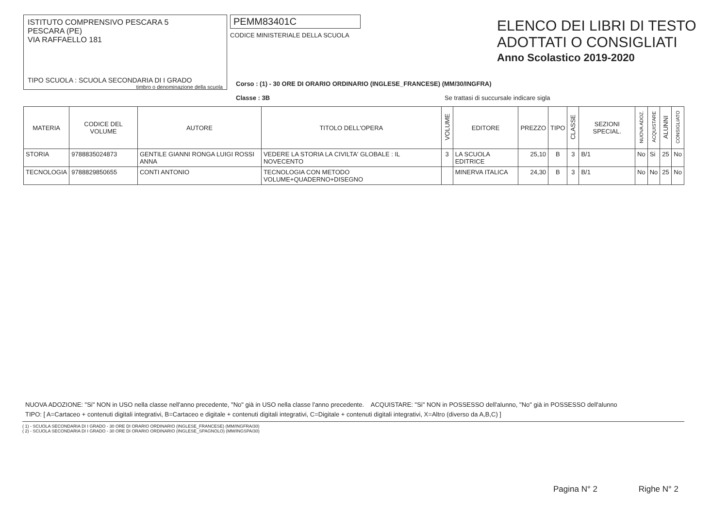ISTITUTO COMPRENSIVO PESCARA 5
PESCARA (PE)
VIA RAFFAELLO 181
TIPO SCUOLA : SCUOLA SECONDARIA DI I GRADO
timbro o denominazione della scuola
PEMM83401C
CODICE MINISTERIALE DELLA SCUOLA
ELENCO DEI LIBRI DI TESTO
ADOTTATI O CONSIGLIATI
Anno Scolastico 2019-2020
Corso : (1) - 30 ORE DI ORARIO ORDINARIO (INGLESE_FRANCESE) (MM/30/INGFRA)
Classe : 3B Se trattasi di succursale indicare sigla
| MATERIA | CODICE DEL VOLUME | AUTORE | TITOLO DELL'OPERA | VOLUME | EDITORE | PREZZO | TIPO | CLASSE | SEZIONI SPECIAL. | NUOVA ADOZ. | ACQUISTARE | ALUNNI | CONSIGLIATO |
| --- | --- | --- | --- | --- | --- | --- | --- | --- | --- | --- | --- | --- | --- |
| STORIA | 9788835024873 | GENTILE GIANNI RONGA LUIGI ROSSI ANNA | VEDERE LA STORIA LA CIVILTA' GLOBALE : IL NOVECENTO | 3 | LA SCUOLA EDITRICE | 25,10 | B | 3 | B/1 | No | Si | 25 | No |
| TECNOLOGIA | 9788829850655 | CONTI ANTONIO | TECNOLOGIA CON METODO VOLUME+QUADERNO+DISEGNO | | MINERVA ITALICA | 24,30 | B | 3 | B/1 | No | No | 25 | No |
NUOVA ADOZIONE: "Si" NON in USO nella classe nell'anno precedente, "No" già in USO nella classe l'anno precedente. ACQUISTARE: "Si" NON in POSSESSO dell'alunno, "No" già in POSSESSO dell'alunno
TIPO: [ A=Cartaceo + contenuti digitali integrativi, B=Cartaceo e digitale + contenuti digitali integrativi, C=Digitale + contenuti digitali integrativi, X=Altro (diverso da A,B,C) ]
( 1) - SCUOLA SECONDARIA DI I GRADO - 30 ORE DI ORARIO ORDINARIO (INGLESE_FRANCESE) (MM/INGFRA/30)
( 2) - SCUOLA SECONDARIA DI I GRADO - 30 ORE DI ORARIO ORDINARIO (INGLESE_SPAGNOLO) (MM/INGSPA/30)
Pagina N° 2 Righe N° 2